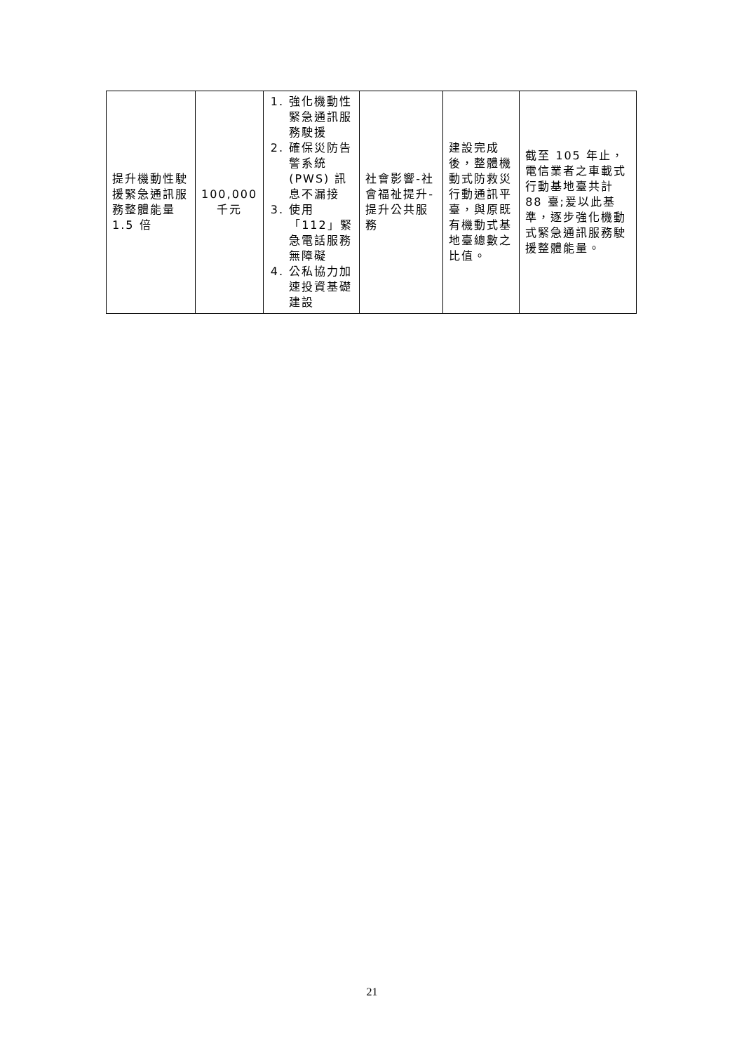| 提升機動性駛援緊急通訊服務整體能量 1.5 倍 | 100,000 千元 | 1. 強化機動性緊急通訊服務駛援 2. 確保災防告警系統 (PWS) 訊息不漏接 3. 使用「112」緊急電話服務無障礙 4. 公私協力加速投資基礎建設 | 社會影響-社會福祉提升-提升公共服務 | 建設完成後，整體機動式防救災行動通訊平臺，與原既有機動式基地臺總數之比值。 | 截至 105 年止，電信業者之車載式行動基地臺共計 88 臺;爰以此基準，逐步強化機動式緊急通訊服務駛援整體能量。 |
21